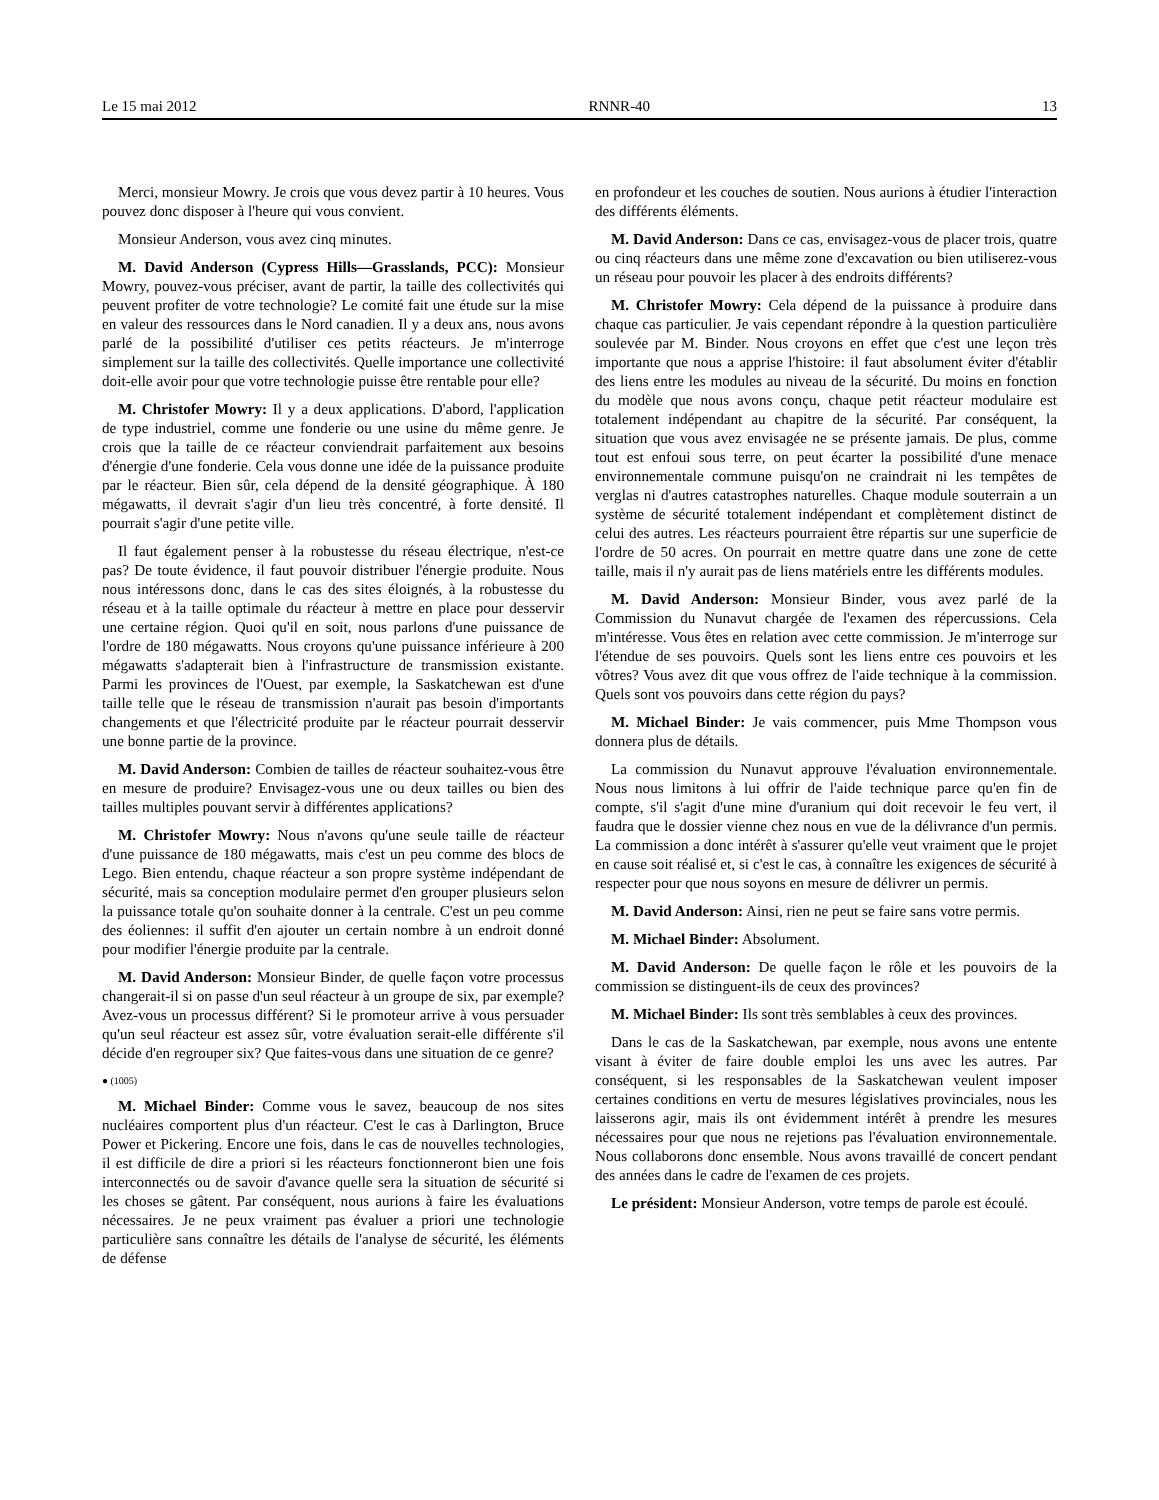Le 15 mai 2012 RNNR-40 13
Merci, monsieur Mowry. Je crois que vous devez partir à 10 heures. Vous pouvez donc disposer à l'heure qui vous convient.
Monsieur Anderson, vous avez cinq minutes.
M. David Anderson (Cypress Hills—Grasslands, PCC): Monsieur Mowry, pouvez-vous préciser, avant de partir, la taille des collectivités qui peuvent profiter de votre technologie? Le comité fait une étude sur la mise en valeur des ressources dans le Nord canadien. Il y a deux ans, nous avons parlé de la possibilité d'utiliser ces petits réacteurs. Je m'interroge simplement sur la taille des collectivités. Quelle importance une collectivité doit-elle avoir pour que votre technologie puisse être rentable pour elle?
M. Christofer Mowry: Il y a deux applications. D'abord, l'application de type industriel, comme une fonderie ou une usine du même genre. Je crois que la taille de ce réacteur conviendrait parfaitement aux besoins d'énergie d'une fonderie. Cela vous donne une idée de la puissance produite par le réacteur. Bien sûr, cela dépend de la densité géographique. À 180 mégawatts, il devrait s'agir d'un lieu très concentré, à forte densité. Il pourrait s'agir d'une petite ville.
Il faut également penser à la robustesse du réseau électrique, n'est-ce pas? De toute évidence, il faut pouvoir distribuer l'énergie produite. Nous nous intéressons donc, dans le cas des sites éloignés, à la robustesse du réseau et à la taille optimale du réacteur à mettre en place pour desservir une certaine région. Quoi qu'il en soit, nous parlons d'une puissance de l'ordre de 180 mégawatts. Nous croyons qu'une puissance inférieure à 200 mégawatts s'adapterait bien à l'infrastructure de transmission existante. Parmi les provinces de l'Ouest, par exemple, la Saskatchewan est d'une taille telle que le réseau de transmission n'aurait pas besoin d'importants changements et que l'électricité produite par le réacteur pourrait desservir une bonne partie de la province.
M. David Anderson: Combien de tailles de réacteur souhaitez-vous être en mesure de produire? Envisagez-vous une ou deux tailles ou bien des tailles multiples pouvant servir à différentes applications?
M. Christofer Mowry: Nous n'avons qu'une seule taille de réacteur d'une puissance de 180 mégawatts, mais c'est un peu comme des blocs de Lego. Bien entendu, chaque réacteur a son propre système indépendant de sécurité, mais sa conception modulaire permet d'en grouper plusieurs selon la puissance totale qu'on souhaite donner à la centrale. C'est un peu comme des éoliennes: il suffit d'en ajouter un certain nombre à un endroit donné pour modifier l'énergie produite par la centrale.
M. David Anderson: Monsieur Binder, de quelle façon votre processus changerait-il si on passe d'un seul réacteur à un groupe de six, par exemple? Avez-vous un processus différent? Si le promoteur arrive à vous persuader qu'un seul réacteur est assez sûr, votre évaluation serait-elle différente s'il décide d'en regrouper six? Que faites-vous dans une situation de ce genre?
● (1005)
M. Michael Binder: Comme vous le savez, beaucoup de nos sites nucléaires comportent plus d'un réacteur. C'est le cas à Darlington, Bruce Power et Pickering. Encore une fois, dans le cas de nouvelles technologies, il est difficile de dire a priori si les réacteurs fonctionneront bien une fois interconnectés ou de savoir d'avance quelle sera la situation de sécurité si les choses se gâtent. Par conséquent, nous aurions à faire les évaluations nécessaires. Je ne peux vraiment pas évaluer a priori une technologie particulière sans connaître les détails de l'analyse de sécurité, les éléments de défense
en profondeur et les couches de soutien. Nous aurions à étudier l'interaction des différents éléments.
M. David Anderson: Dans ce cas, envisagez-vous de placer trois, quatre ou cinq réacteurs dans une même zone d'excavation ou bien utiliserez-vous un réseau pour pouvoir les placer à des endroits différents?
M. Christofer Mowry: Cela dépend de la puissance à produire dans chaque cas particulier. Je vais cependant répondre à la question particulière soulevée par M. Binder. Nous croyons en effet que c'est une leçon très importante que nous a apprise l'histoire: il faut absolument éviter d'établir des liens entre les modules au niveau de la sécurité. Du moins en fonction du modèle que nous avons conçu, chaque petit réacteur modulaire est totalement indépendant au chapitre de la sécurité. Par conséquent, la situation que vous avez envisagée ne se présente jamais. De plus, comme tout est enfoui sous terre, on peut écarter la possibilité d'une menace environnementale commune puisqu'on ne craindrait ni les tempêtes de verglas ni d'autres catastrophes naturelles. Chaque module souterrain a un système de sécurité totalement indépendant et complètement distinct de celui des autres. Les réacteurs pourraient être répartis sur une superficie de l'ordre de 50 acres. On pourrait en mettre quatre dans une zone de cette taille, mais il n'y aurait pas de liens matériels entre les différents modules.
M. David Anderson: Monsieur Binder, vous avez parlé de la Commission du Nunavut chargée de l'examen des répercussions. Cela m'intéresse. Vous êtes en relation avec cette commission. Je m'interroge sur l'étendue de ses pouvoirs. Quels sont les liens entre ces pouvoirs et les vôtres? Vous avez dit que vous offrez de l'aide technique à la commission. Quels sont vos pouvoirs dans cette région du pays?
M. Michael Binder: Je vais commencer, puis Mme Thompson vous donnera plus de détails.
La commission du Nunavut approuve l'évaluation environnementale. Nous nous limitons à lui offrir de l'aide technique parce qu'en fin de compte, s'il s'agit d'une mine d'uranium qui doit recevoir le feu vert, il faudra que le dossier vienne chez nous en vue de la délivrance d'un permis. La commission a donc intérêt à s'assurer qu'elle veut vraiment que le projet en cause soit réalisé et, si c'est le cas, à connaître les exigences de sécurité à respecter pour que nous soyons en mesure de délivrer un permis.
M. David Anderson: Ainsi, rien ne peut se faire sans votre permis.
M. Michael Binder: Absolument.
M. David Anderson: De quelle façon le rôle et les pouvoirs de la commission se distinguent-ils de ceux des provinces?
M. Michael Binder: Ils sont très semblables à ceux des provinces.
Dans le cas de la Saskatchewan, par exemple, nous avons une entente visant à éviter de faire double emploi les uns avec les autres. Par conséquent, si les responsables de la Saskatchewan veulent imposer certaines conditions en vertu de mesures législatives provinciales, nous les laisserons agir, mais ils ont évidemment intérêt à prendre les mesures nécessaires pour que nous ne rejetions pas l'évaluation environnementale. Nous collaborons donc ensemble. Nous avons travaillé de concert pendant des années dans le cadre de l'examen de ces projets.
Le président: Monsieur Anderson, votre temps de parole est écoulé.